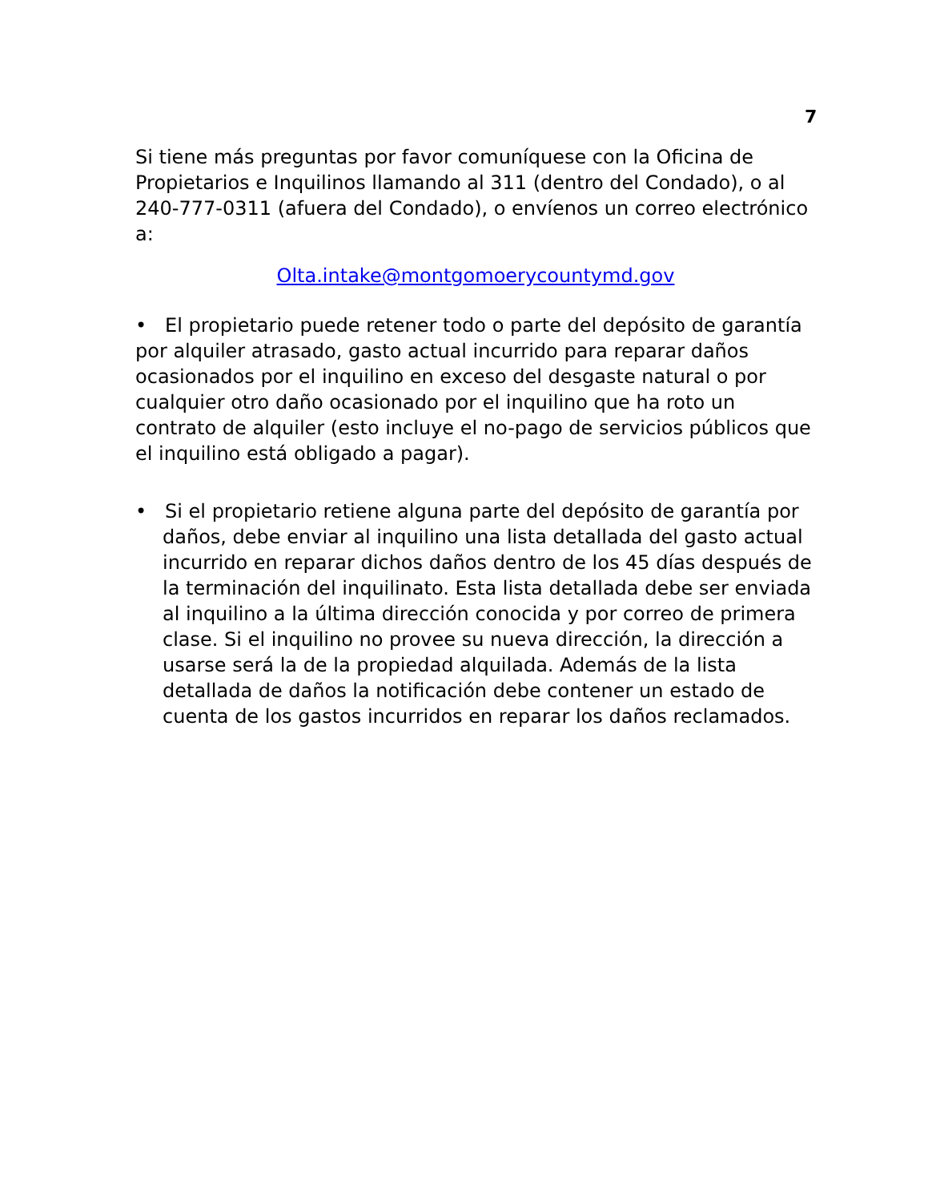7
Si tiene más preguntas por favor comuníquese con la Oficina de Propietarios e Inquilinos llamando al 311 (dentro del Condado), o al 240-777-0311 (afuera del Condado), o envíenos un correo electrónico a:
Olta.intake@montgomoerycountymd.gov
• El propietario puede retener todo o parte del depósito de garantía por alquiler atrasado, gasto actual incurrido para reparar daños ocasionados por el inquilino en exceso del desgaste natural o por cualquier otro daño ocasionado por el inquilino que ha roto un contrato de alquiler (esto incluye el no-pago de servicios públicos que el inquilino está obligado a pagar).
• Si el propietario retiene alguna parte del depósito de garantía por daños, debe enviar al inquilino una lista detallada del gasto actual incurrido en reparar dichos daños dentro de los 45 días después de la terminación del inquilinato. Esta lista detallada debe ser enviada al inquilino a la última dirección conocida y por correo de primera clase. Si el inquilino no provee su nueva dirección, la dirección a usarse será la de la propiedad alquilada. Además de la lista detallada de daños la notificación debe contener un estado de cuenta de los gastos incurridos en reparar los daños reclamados.